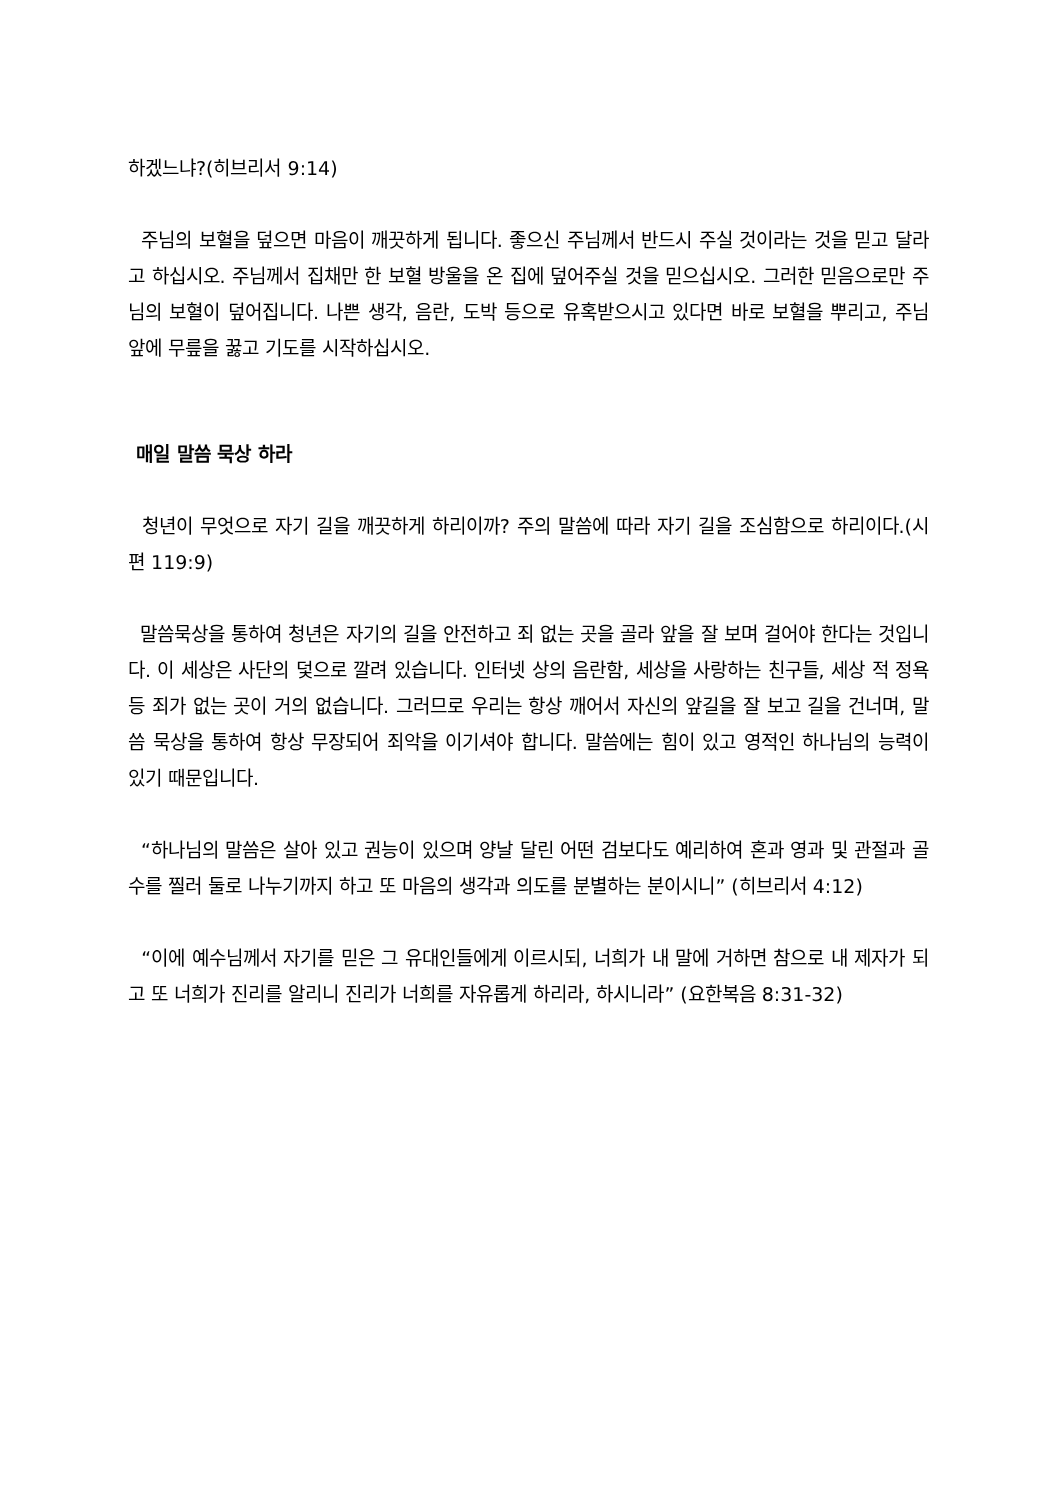하겠느냐?(히브리서 9:14)
주님의 보혈을 덮으면 마음이 깨끗하게 됩니다. 좋으신 주님께서 반드시 주실 것이라는 것을 믿고 달라고 하십시오. 주님께서 집채만 한 보혈 방울을 온 집에 덮어주실 것을 믿으십시오. 그러한 믿음으로만 주님의 보혈이 덮어집니다. 나쁜 생각, 음란, 도박 등으로 유혹받으시고 있다면 바로 보혈을 뿌리고, 주님 앞에 무릎을 꿇고 기도를 시작하십시오.
매일 말씀 묵상 하라
청년이 무엇으로 자기 길을 깨끗하게 하리이까? 주의 말씀에 따라 자기 길을 조심함으로 하리이다.(시편 119:9)
말씀묵상을 통하여 청년은 자기의 길을 안전하고 죄 없는 곳을 골라 앞을 잘 보며 걸어야 한다는 것입니다. 이 세상은 사단의 덫으로 깔려 있습니다. 인터넷 상의 음란함, 세상을 사랑하는 친구들, 세상 적 정욕 등 죄가 없는 곳이 거의 없습니다. 그러므로 우리는 항상 깨어서 자신의 앞길을 잘 보고 길을 건너며, 말씀 묵상을 통하여 항상 무장되어 죄악을 이기셔야 합니다. 말씀에는 힘이 있고 영적인 하나님의 능력이 있기 때문입니다.
“하나님의 말씀은 살아 있고 권능이 있으며 양날 달린 어떤 검보다도 예리하여 혼과 영과 및 관절과 골수를 찔러 둘로 나누기까지 하고 또 마음의 생각과 의도를 분별하는 분이시니” (히브리서 4:12)
“이에 예수님께서 자기를 믿은 그 유대인들에게 이르시되, 너희가 내 말에 거하면 참으로 내 제자가 되고 또 너희가 진리를 알리니 진리가 너희를 자유롭게 하리라, 하시니라” (요한복음 8:31-32)